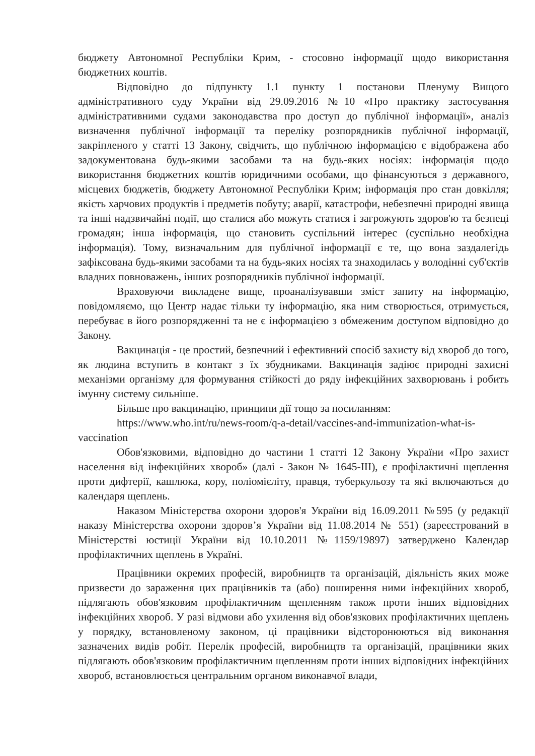бюджету Автономної Республіки Крим, - стосовно інформації щодо використання бюджетних коштів.
Відповідно до підпункту 1.1 пункту 1 постанови Пленуму Вищого адміністративного суду України від 29.09.2016 №10 «Про практику застосування адміністративними судами законодавства про доступ до публічної інформації», аналіз визначення публічної інформації та переліку розпорядників публічної інформації, закріпленого у статті 13 Закону, свідчить, що публічною інформацією є відображена або задокументована будь-якими засобами та на будь-яких носіях: інформація щодо використання бюджетних коштів юридичними особами, що фінансуються з державного, місцевих бюджетів, бюджету Автономної Республіки Крим; інформація про стан довкілля; якість харчових продуктів і предметів побуту; аварії, катастрофи, небезпечні природні явища та інші надзвичайні події, що сталися або можуть статися і загрожують здоров'ю та безпеці громадян; інша інформація, що становить суспільний інтерес (суспільно необхідна інформація). Тому, визначальним для публічної інформації є те, що вона заздалегідь зафіксована будь-якими засобами та на будь-яких носіях та знаходилась у володінні суб'єктів владних повноважень, інших розпорядників публічної інформації.
Враховуючи викладене вище, проаналізувавши зміст запиту на інформацію, повідомляємо, що Центр надає тільки ту інформацію, яка ним створюється, отримується, перебуває в його розпорядженні та не є інформацією з обмеженим доступом відповідно до Закону.
Вакцинація - це простий, безпечний і ефективний спосіб захисту від хвороб до того, як людина вступить в контакт з їх збудниками. Вакцинація задіює природні захисні механізми організму для формування стійкості до ряду інфекційних захворювань і робить імунну систему сильніше.
Більше про вакцинацію, принципи дії тощо за посиланням:
https://www.who.int/ru/news-room/q-a-detail/vaccines-and-immunization-what-is-vaccination
Обов'язковими, відповідно до частини 1 статті 12 Закону України «Про захист населення від інфекційних хвороб» (далі - Закон № 1645-ІІІ), є профілактичні щеплення проти дифтерії, кашлюка, кору, поліомієліту, правця, туберкульозу та які включаються до календаря щеплень.
Наказом Міністерства охорони здоров'я України від 16.09.2011 №595 (у редакції наказу Міністерства охорони здоров’я України від 11.08.2014 № 551) (зареєстрований в Міністерстві юстиції України від 10.10.2011 №1159/19897) затверджено Календар профілактичних щеплень в Україні.
Працівники окремих професій, виробництв та організацій, діяльність яких може призвести до зараження цих працівників та (або) поширення ними інфекційних хвороб, підлягають обов'язковим профілактичним щепленням також проти інших відповідних інфекційних хвороб. У разі відмови або ухилення від обов'язкових профілактичних щеплень у порядку, встановленому законом, ці працівники відсторонюються від виконання зазначених видів робіт. Перелік професій, виробництв та організацій, працівники яких підлягають обов'язковим профілактичним щепленням проти інших відповідних інфекційних хвороб, встановлюється центральним органом виконавчої влади,